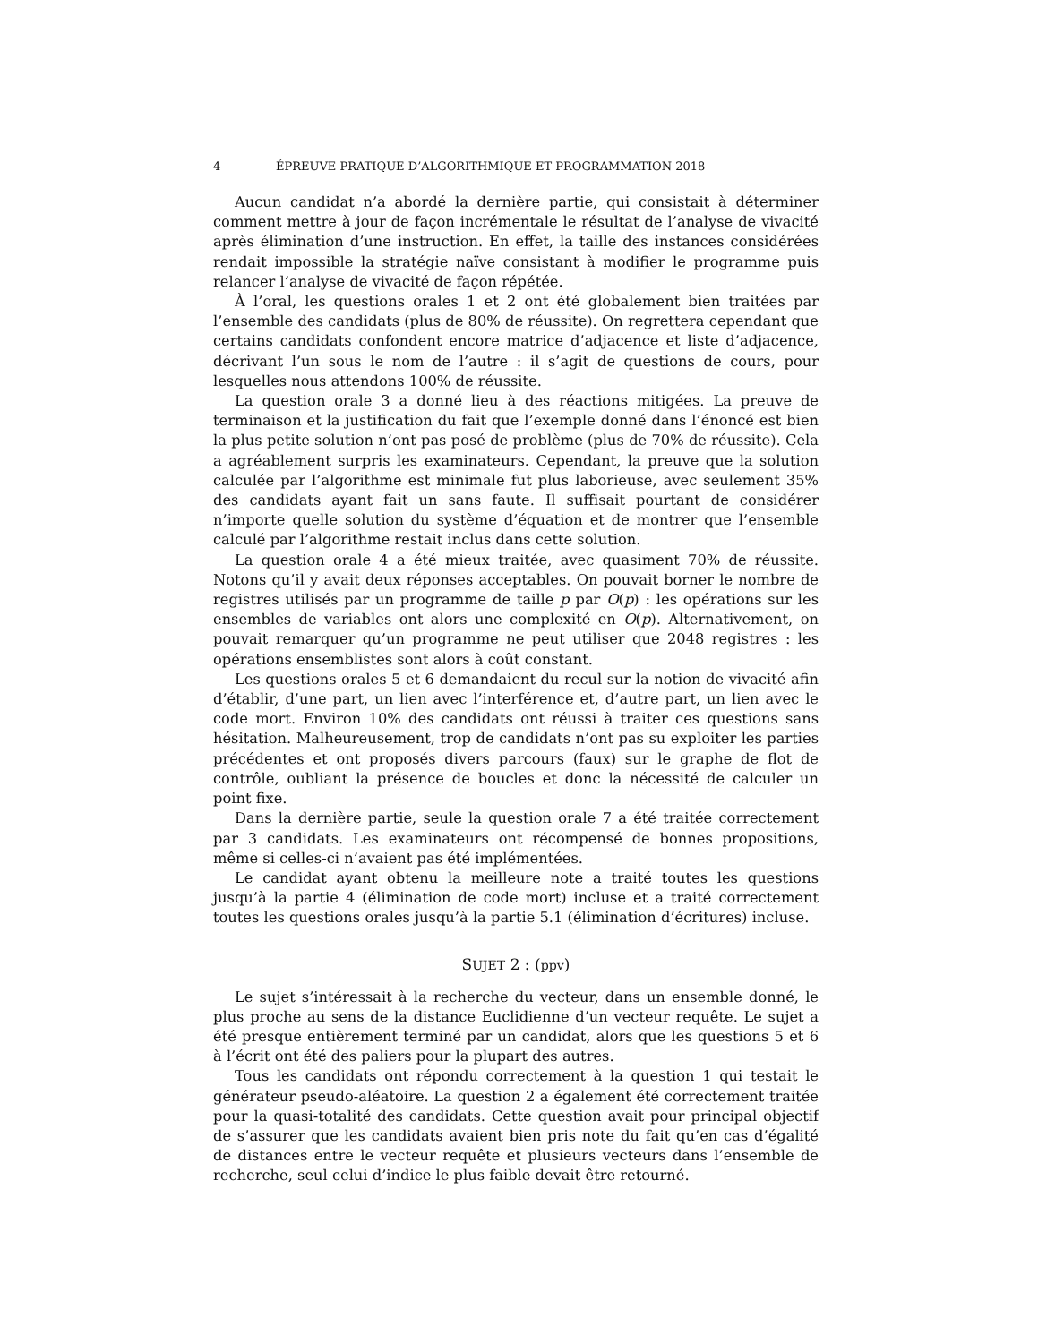4 ÉPREUVE PRATIQUE D’ALGORITHMIQUE ET PROGRAMMATION 2018
Aucun candidat n’a abordé la dernière partie, qui consistait à déterminer comment mettre à jour de façon incrémentale le résultat de l’analyse de vivacité après élimination d’une instruction. En effet, la taille des instances considérées rendait impossible la stratégie naïve consistant à modifier le programme puis relancer l’analyse de vivacité de façon répétée.
À l’oral, les questions orales 1 et 2 ont été globalement bien traitées par l’ensemble des candidats (plus de 80% de réussite). On regrettera cependant que certains candidats confondent encore matrice d’adjacence et liste d’adjacence, décrivant l’un sous le nom de l’autre : il s’agit de questions de cours, pour lesquelles nous attendons 100% de réussite.
La question orale 3 a donné lieu à des réactions mitigées. La preuve de terminaison et la justification du fait que l’exemple donné dans l’énoncé est bien la plus petite solution n’ont pas posé de problème (plus de 70% de réussite). Cela a agréablement surpris les examinateurs. Cependant, la preuve que la solution calculée par l’algorithme est minimale fut plus laborieuse, avec seulement 35% des candidats ayant fait un sans faute. Il suffisait pourtant de considérer n’importe quelle solution du système d’équation et de montrer que l’ensemble calculé par l’algorithme restait inclus dans cette solution.
La question orale 4 a été mieux traitée, avec quasiment 70% de réussite. Notons qu’il y avait deux réponses acceptables. On pouvait borner le nombre de registres utilisés par un programme de taille p par O(p) : les opérations sur les ensembles de variables ont alors une complexité en O(p). Alternativement, on pouvait remarquer qu’un programme ne peut utiliser que 2048 registres : les opérations ensemblistes sont alors à coût constant.
Les questions orales 5 et 6 demandaient du recul sur la notion de vivacité afin d’établir, d’une part, un lien avec l’interférence et, d’autre part, un lien avec le code mort. Environ 10% des candidats ont réussi à traiter ces questions sans hésitation. Malheureusement, trop de candidats n’ont pas su exploiter les parties précédentes et ont proposés divers parcours (faux) sur le graphe de flot de contrôle, oubliant la présence de boucles et donc la nécessité de calculer un point fixe.
Dans la dernière partie, seule la question orale 7 a été traitée correctement par 3 candidats. Les examinateurs ont récompensé de bonnes propositions, même si celles-ci n’avaient pas été implémentées.
Le candidat ayant obtenu la meilleure note a traité toutes les questions jusqu’à la partie 4 (élimination de code mort) incluse et a traité correctement toutes les questions orales jusqu’à la partie 5.1 (élimination d’écritures) incluse.
SUJET 2 : (ppv)
Le sujet s’intéressait à la recherche du vecteur, dans un ensemble donné, le plus proche au sens de la distance Euclidienne d’un vecteur requête. Le sujet a été presque entièrement terminé par un candidat, alors que les questions 5 et 6 à l’écrit ont été des paliers pour la plupart des autres.
Tous les candidats ont répondu correctement à la question 1 qui testait le générateur pseudo-aléatoire. La question 2 a également été correctement traitée pour la quasi-totalité des candidats. Cette question avait pour principal objectif de s’assurer que les candidats avaient bien pris note du fait qu’en cas d’égalité de distances entre le vecteur requête et plusieurs vecteurs dans l’ensemble de recherche, seul celui d’indice le plus faible devait être retourné.